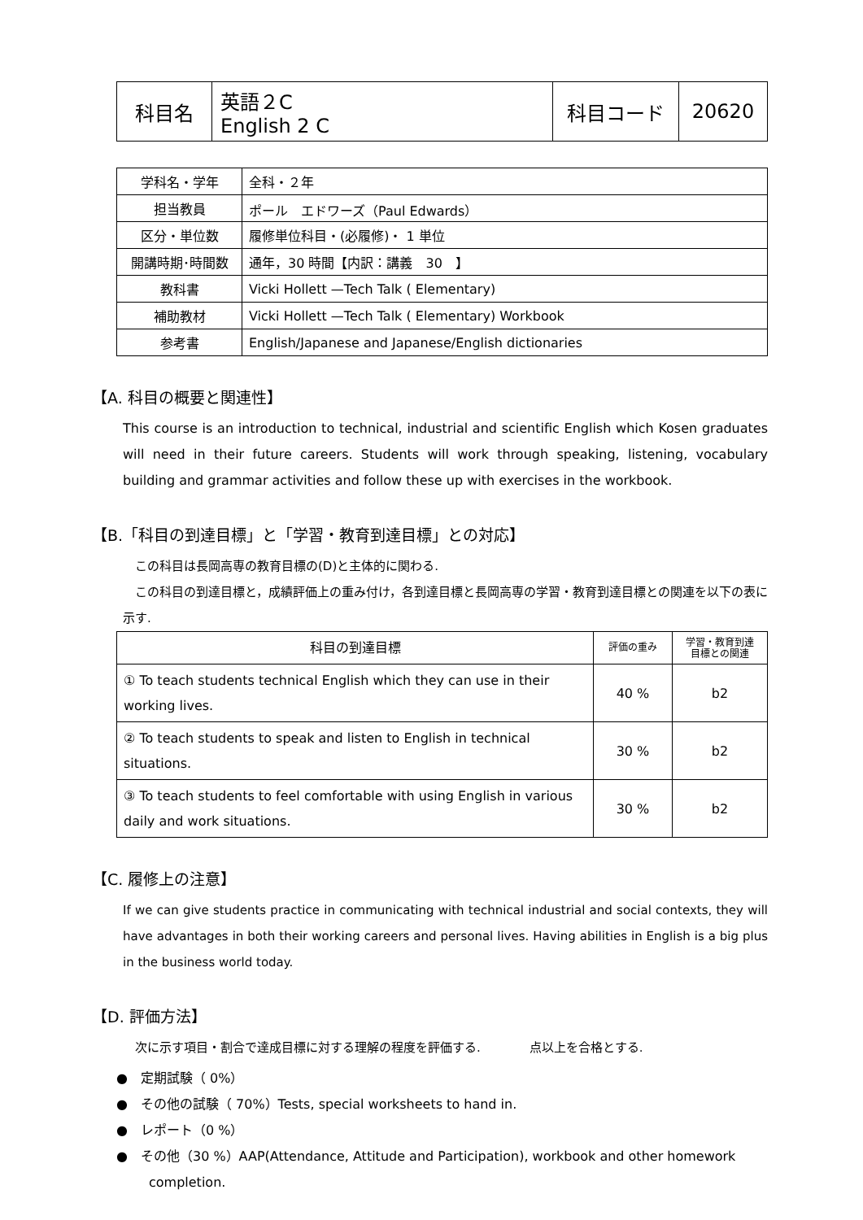| 科目名 | 英語２C English 2 C | 科目コード | 20620 |
| 学科名・学年 | 全科・２年 |
| 担当教員 | ポール エドワーズ（Paul Edwards） |
| 区分・単位数 | 履修単位科目・(必履修)・ 1 単位 |
| 開講時期･時間数 | 通年，30 時間【内訳：講義 30 】 |
| 教科書 | Vicki Hollett —Tech Talk ( Elementary) |
| 補助教材 | Vicki Hollett —Tech Talk ( Elementary) Workbook |
| 参考書 | English/Japanese and Japanese/English dictionaries |
【A. 科目の概要と関連性】
This course is an introduction to technical, industrial and scientific English which Kosen graduates will need in their future careers. Students will work through speaking, listening, vocabulary building and grammar activities and follow these up with exercises in the workbook.
【B.「科目の到達目標」と「学習・教育到達目標」との対応】
　この科目は長岡高専の教育目標の(D)と主体的に関わる.
　この科目の到達目標と，成績評価上の重み付け，各到達目標と長岡高専の学習・教育到達目標との関連を以下の表に示す.
| 科目の到達目標 | 評価の重み | 学習・教育到達 目標との関連 |
| ① To teach students technical English which they can use in their working lives. | 40 % | b2 |
| ② To teach students to speak and listen to English in technical situations. | 30 % | b2 |
| ③ To teach students to feel comfortable with using English in various daily and work situations. | 30 % | b2 |
【C. 履修上の注意】
If we can give students practice in communicating with technical industrial and social contexts, they will have advantages in both their working careers and personal lives. Having abilities in English is a big plus in the business world today.
【D. 評価方法】
　次に示す項目・割合で達成目標に対する理解の程度を評価する.　　　　点以上を合格とする.
●　定期試験（ 0%）
●　その他の試験（ 70%）Tests, special worksheets to hand in.
●　レポート（0 %）
●　その他（30 %）AAP(Attendance, Attitude and Participation), workbook and other homework completion.